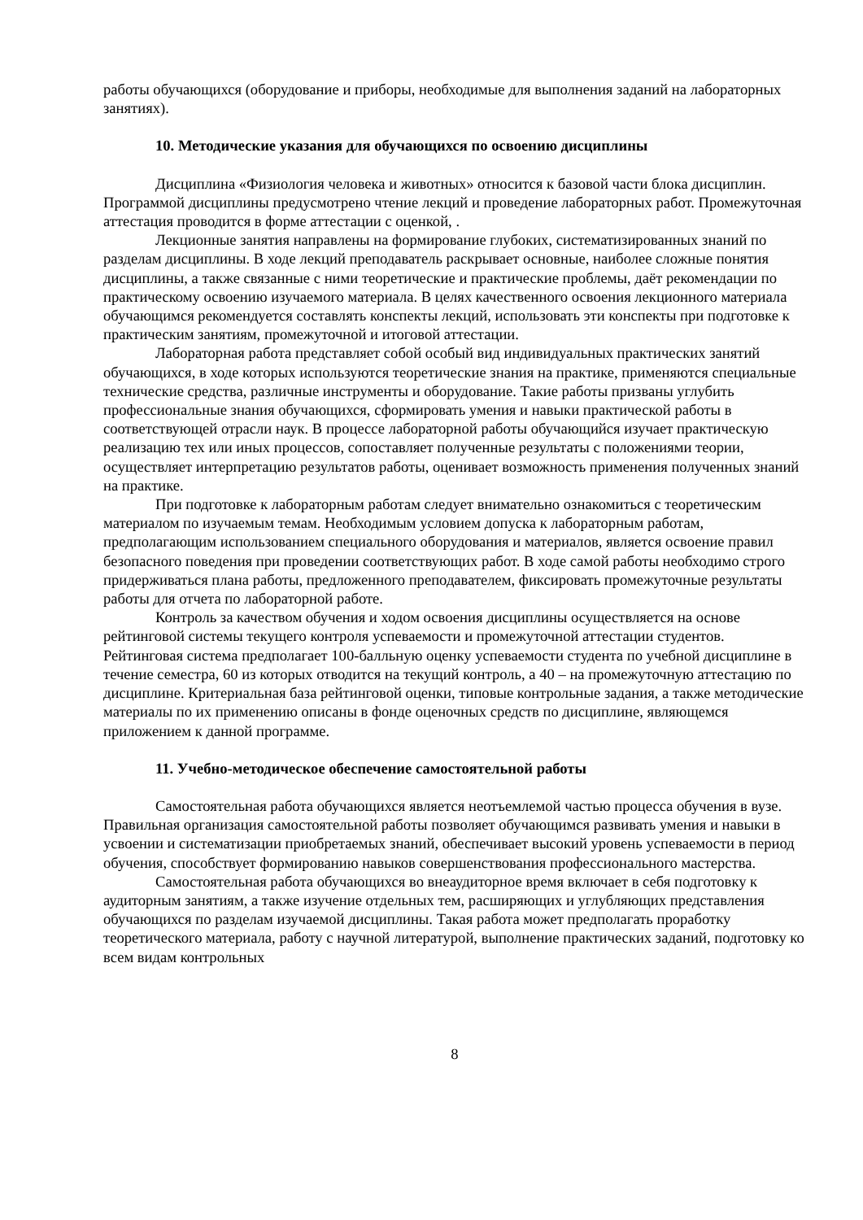работы обучающихся (оборудование и приборы, необходимые для выполнения заданий на лабораторных занятиях).
10. Методические указания для обучающихся по освоению дисциплины
Дисциплина «Физиология человека и животных» относится к базовой части блока дисциплин. Программой дисциплины предусмотрено чтение лекций и проведение лабораторных работ. Промежуточная аттестация проводится в форме аттестации с оценкой, .
Лекционные занятия направлены на формирование глубоких, систематизированных знаний по разделам дисциплины. В ходе лекций преподаватель раскрывает основные, наиболее сложные понятия дисциплины, а также связанные с ними теоретические и практические проблемы, даёт рекомендации по практическому освоению изучаемого материала. В целях качественного освоения лекционного материала обучающимся рекомендуется составлять конспекты лекций, использовать эти конспекты при подготовке к практическим занятиям, промежуточной и итоговой аттестации.
Лабораторная работа представляет собой особый вид индивидуальных практических занятий обучающихся, в ходе которых используются теоретические знания на практике, применяются специальные технические средства, различные инструменты и оборудование. Такие работы призваны углубить профессиональные знания обучающихся, сформировать умения и навыки практической работы в соответствующей отрасли наук. В процессе лабораторной работы обучающийся изучает практическую реализацию тех или иных процессов, сопоставляет полученные результаты с положениями теории, осуществляет интерпретацию результатов работы, оценивает возможность применения полученных знаний на практике.
При подготовке к лабораторным работам следует внимательно ознакомиться с теоретическим материалом по изучаемым темам. Необходимым условием допуска к лабораторным работам, предполагающим использованием специального оборудования и материалов, является освоение правил безопасного поведения при проведении соответствующих работ. В ходе самой работы необходимо строго придерживаться плана работы, предложенного преподавателем, фиксировать промежуточные результаты работы для отчета по лабораторной работе.
Контроль за качеством обучения и ходом освоения дисциплины осуществляется на основе рейтинговой системы текущего контроля успеваемости и промежуточной аттестации студентов. Рейтинговая система предполагает 100-балльную оценку успеваемости студента по учебной дисциплине в течение семестра, 60 из которых отводится на текущий контроль, а 40 – на промежуточную аттестацию по дисциплине. Критериальная база рейтинговой оценки, типовые контрольные задания, а также методические материалы по их применению описаны в фонде оценочных средств по дисциплине, являющемся приложением к данной программе.
11. Учебно-методическое обеспечение самостоятельной работы
Самостоятельная работа обучающихся является неотъемлемой частью процесса обучения в вузе. Правильная организация самостоятельной работы позволяет обучающимся развивать умения и навыки в усвоении и систематизации приобретаемых знаний, обеспечивает высокий уровень успеваемости в период обучения, способствует формированию навыков совершенствования профессионального мастерства.
Самостоятельная работа обучающихся во внеаудиторное время включает в себя подготовку к аудиторным занятиям, а также изучение отдельных тем, расширяющих и углубляющих представления обучающихся по разделам изучаемой дисциплины. Такая работа может предполагать проработку теоретического материала, работу с научной литературой, выполнение практических заданий, подготовку ко всем видам контрольных
8